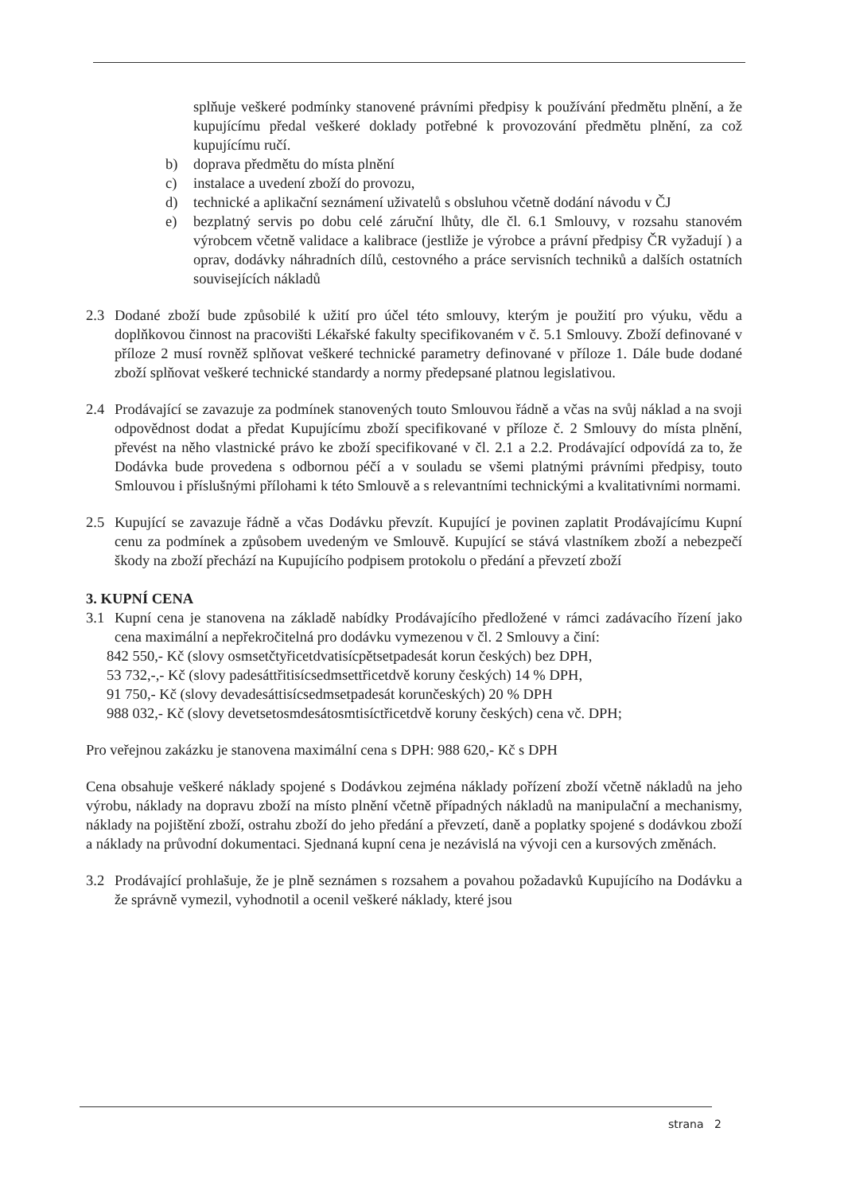splňuje veškeré podmínky stanovené právními předpisy k používání předmětu plnění, a že kupujícímu předal veškeré doklady potřebné k provozování předmětu plnění, za což kupujícímu ručí.
b) doprava předmětu do místa plnění
c) instalace a uvedení zboží do provozu,
d) technické a aplikační seznámení uživatelů s obsluhou včetně dodání návodu v ČJ
e) bezplatný servis po dobu celé záruční lhůty, dle čl. 6.1 Smlouvy, v rozsahu stanovém výrobcem včetně validace a kalibrace (jestliže je výrobce a právní předpisy ČR vyžadují ) a oprav, dodávky náhradních dílů, cestovného a práce servisních techniků a dalších ostatních souvisejících nákladů
2.3 Dodané zboží bude způsobilé k užití pro účel této smlouvy, kterým je použití pro výuku, vědu a doplňkovou činnost na pracovišti Lékařské fakulty specifikovaném v č. 5.1 Smlouvy. Zboží definované v příloze 2 musí rovněž splňovat veškeré technické parametry definované v příloze 1. Dále bude dodané zboží splňovat veškeré technické standardy a normy předepsané platnou legislativou.
2.4 Prodávající se zavazuje za podmínek stanovených touto Smlouvou řádně a včas na svůj náklad a na svoji odpovědnost dodat a předat Kupujícímu zboží specifikované v příloze č. 2 Smlouvy do místa plnění, převést na něho vlastnické právo ke zboží specifikované v čl. 2.1 a 2.2. Prodávající odpovídá za to, že Dodávka bude provedena s odbornou péčí a v souladu se všemi platnými právními předpisy, touto Smlouvou i příslušnými přílohami k této Smlouvě a s relevantními technickými a kvalitativními normami.
2.5 Kupující se zavazuje řádně a včas Dodávku převzít. Kupující je povinen zaplatit Prodávajícímu Kupní cenu za podmínek a způsobem uvedeným ve Smlouvě. Kupující se stává vlastníkem zboží a nebezpečí škody na zboží přechází na Kupujícího podpisem protokolu o předání a převzetí zboží
3. KUPNÍ CENA
3.1 Kupní cena je stanovena na základě nabídky Prodávajícího předložené v rámci zadávacího řízení jako cena maximální a nepřekročitelná pro dodávku vymezenou v čl. 2 Smlouvy a činí:
842 550,- Kč (slovy osmsetčtyřicetdvatisícpětsetpadesát korun českých) bez DPH,
53 732,-,- Kč (slovy padesáttřitisícsedmsettřicetdvě koruny českých) 14 % DPH,
91 750,- Kč (slovy devadesáttisícsedmsetpadesát korunčeských) 20 % DPH
988 032,- Kč (slovy devetsetosmdesátosmtisíctřicetdvě koruny českých) cena vč. DPH;
Pro veřejnou zakázku je stanovena maximální cena s DPH: 988 620,- Kč s DPH
Cena obsahuje veškeré náklady spojené s Dodávkou zejména náklady pořízení zboží včetně nákladů na jeho výrobu, náklady na dopravu zboží na místo plnění včetně případných nákladů na manipulační a mechanismy, náklady na pojištění zboží, ostrahu zboží do jeho předání a převzetí, daně a poplatky spojené s dodávkou zboží a náklady na průvodní dokumentaci. Sjednaná kupní cena je nezávislá na vývoji cen a kursových změnách.
3.2 Prodávající prohlašuje, že je plně seznámen s rozsahem a povahou požadavků Kupujícího na Dodávku a že správně vymezil, vyhodnotil a ocenil veškeré náklady, které jsou
strana 2